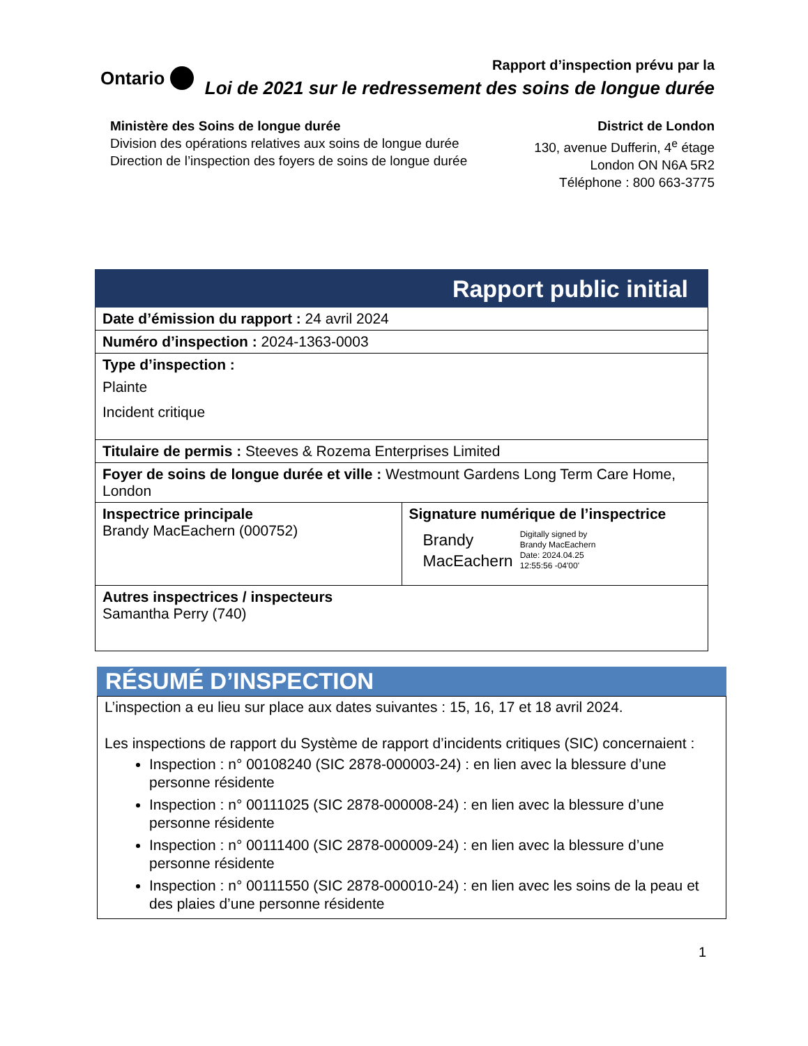Ontario
Rapport d’inspection prévu par la
Loi de 2021 sur le redressement des soins de longue durée
Ministère des Soins de longue durée
Division des opérations relatives aux soins de longue durée
Direction de l’inspection des foyers de soins de longue durée
District de London
130, avenue Dufferin, 4<sup>e</sup> étage
London ON N6A 5R2
Téléphone : 800 663-3775
| Rapport public initial | |
| --- | --- |
| Date d’émission du rapport : 24 avril 2024 | |
| Numéro d’inspection : 2024-1363-0003 | |
| Type d’inspection : Plainte Incident critique | |
| Titulaire de permis : Steeves & Rozema Enterprises Limited | |
| Foyer de soins de longue durée et ville : Westmount Gardens Long Term Care Home, London | |
| Inspectrice principale Brandy MacEachern (000752) | Signature numérique de l’inspectrice Brandy MacEachern Digitally signed by Brandy MacEachern Date: 2024.04.25 12:55:56 -04'00' |
| Autres inspectrices / inspecteurs Samantha Perry (740) | |
RÉSUMÉ D’INSPECTION
L’inspection a eu lieu sur place aux dates suivantes : 15, 16, 17 et 18 avril 2024.
Les inspections de rapport du Système de rapport d’incidents critiques (SIC) concernaient :
Inspection : n° 00108240 (SIC 2878-000003-24) : en lien avec la blessure d’une personne résidente
Inspection : n° 00111025 (SIC 2878-000008-24) : en lien avec la blessure d’une personne résidente
Inspection : n° 00111400 (SIC 2878-000009-24) : en lien avec la blessure d’une personne résidente
Inspection : n° 00111550 (SIC 2878-000010-24) : en lien avec les soins de la peau et des plaies d’une personne résidente
1